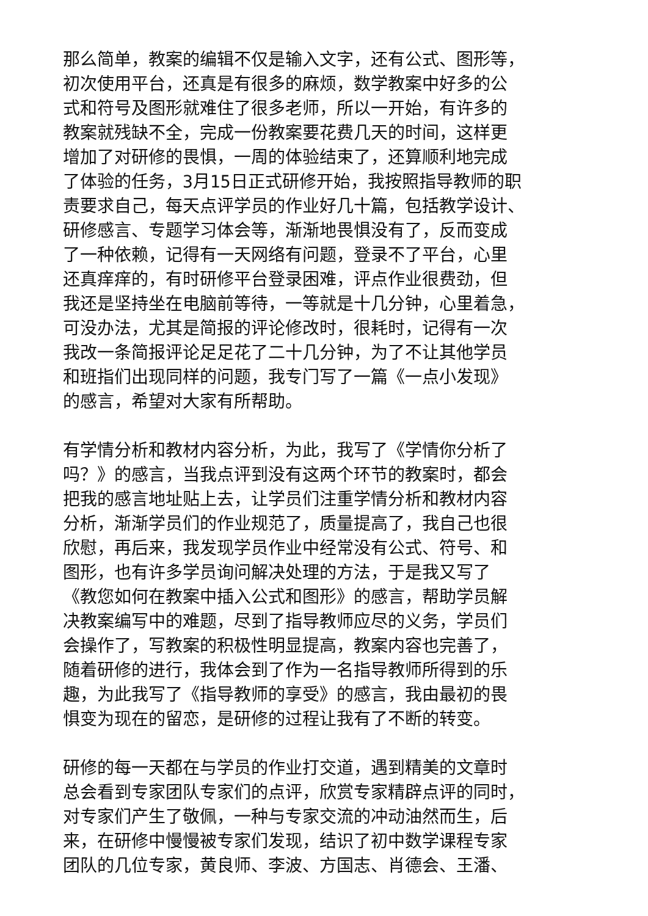那么简单，教案的编辑不仅是输入文字，还有公式、图形等，
初次使用平台，还真是有很多的麻烦，数学教案中好多的公
式和符号及图形就难住了很多老师，所以一开始，有许多的
教案就残缺不全，完成一份教案要花费几天的时间，这样更
增加了对研修的畏惧，一周的体验结束了，还算顺利地完成
了体验的任务，3月15日正式研修开始，我按照指导教师的职
责要求自己，每天点评学员的作业好几十篇，包括教学设计、
研修感言、专题学习体会等，渐渐地畏惧没有了，反而变成
了一种依赖，记得有一天网络有问题，登录不了平台，心里
还真痒痒的，有时研修平台登录困难，评点作业很费劲，但
我还是坚持坐在电脑前等待，一等就是十几分钟，心里着急，
可没办法，尤其是简报的评论修改时，很耗时，记得有一次
我改一条简报评论足足花了二十几分钟，为了不让其他学员
和班指们出现同样的问题，我专门写了一篇《一点小发现》
的感言，希望对大家有所帮助。
有学情分析和教材内容分析，为此，我写了《学情你分析了
吗？》的感言，当我点评到没有这两个环节的教案时，都会
把我的感言地址贴上去，让学员们注重学情分析和教材内容
分析，渐渐学员们的作业规范了，质量提高了，我自己也很
欣慰，再后来，我发现学员作业中经常没有公式、符号、和
图形，也有许多学员询问解决处理的方法，于是我又写了
《教您如何在教案中插入公式和图形》的感言，帮助学员解
决教案编写中的难题，尽到了指导教师应尽的义务，学员们
会操作了，写教案的积极性明显提高，教案内容也完善了，
随着研修的进行，我体会到了作为一名指导教师所得到的乐
趣，为此我写了《指导教师的享受》的感言，我由最初的畏
惧变为现在的留恋，是研修的过程让我有了不断的转变。
研修的每一天都在与学员的作业打交道，遇到精美的文章时
总会看到专家团队专家们的点评，欣赏专家精辟点评的同时，
对专家们产生了敬佩，一种与专家交流的冲动油然而生，后
来，在研修中慢慢被专家们发现，结识了初中数学课程专家
团队的几位专家，黄良师、李波、方国志、肖德会、王潘、